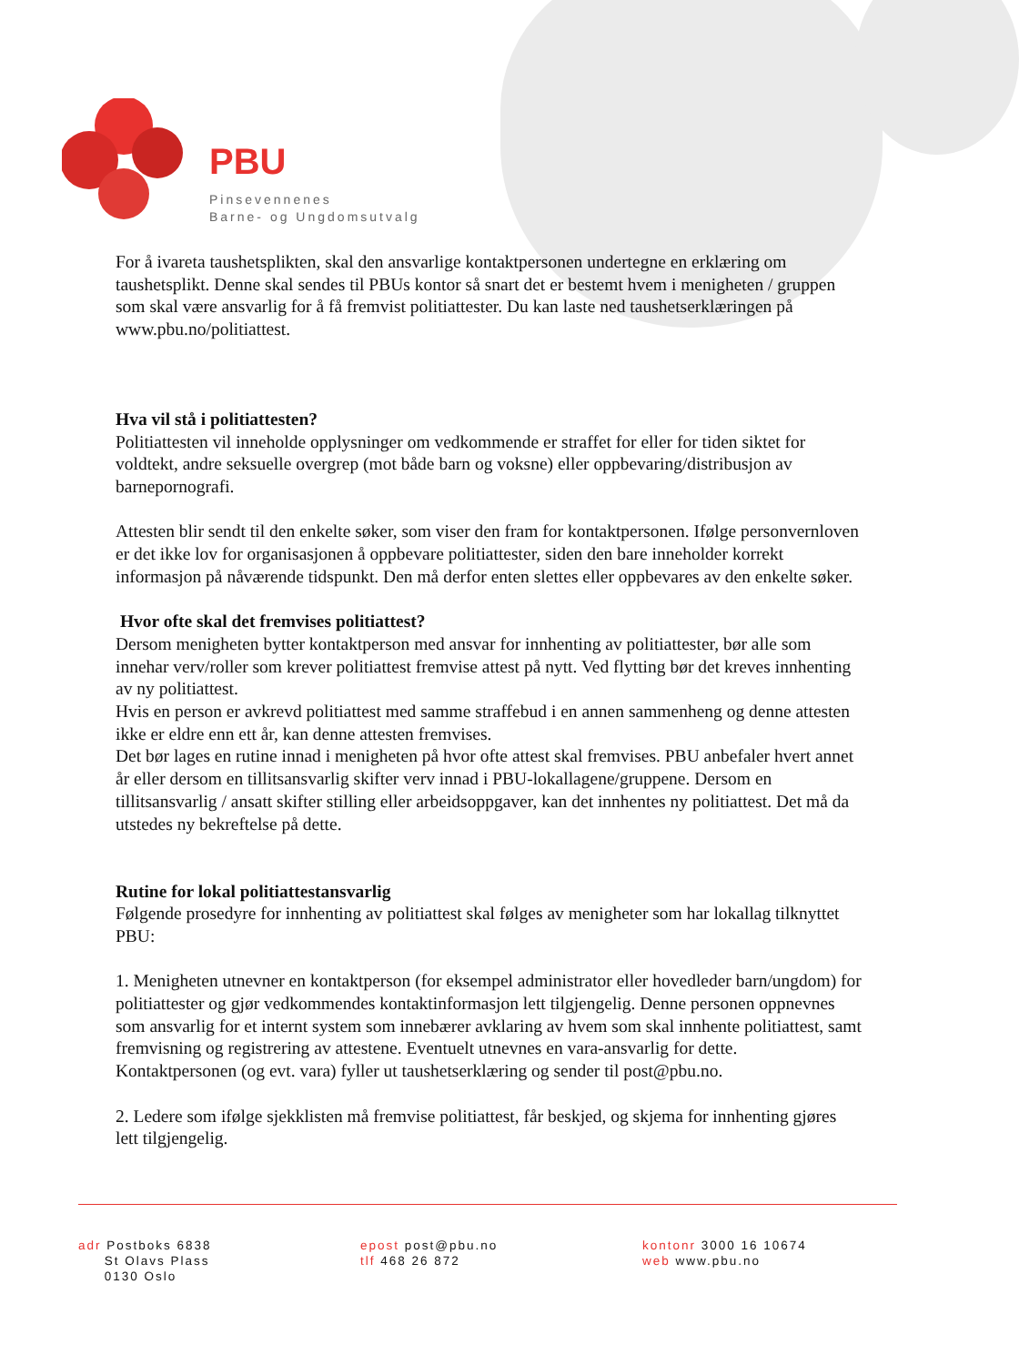PBU
Pinsevennenes
Barne- og Ungdomsutvalg
For å ivareta taushetsplikten, skal den ansvarlige kontaktpersonen undertegne en erklæring om taushetsplikt. Denne skal sendes til PBUs kontor så snart det er bestemt hvem i menigheten / gruppen som skal være ansvarlig for å få fremvist politiattester. Du kan laste ned taushetserklæringen på www.pbu.no/politiattest.
Hva vil stå i politiattesten?
Politiattesten vil inneholde opplysninger om vedkommende er straffet for eller for tiden siktet for voldtekt, andre seksuelle overgrep (mot både barn og voksne) eller oppbevaring/distribusjon av barnepornografi.
Attesten blir sendt til den enkelte søker, som viser den fram for kontaktpersonen. Ifølge personvernloven er det ikke lov for organisasjonen å oppbevare politiattester, siden den bare inneholder korrekt informasjon på nåværende tidspunkt. Den må derfor enten slettes eller oppbevares av den enkelte søker.
Hvor ofte skal det fremvises politiattest?
Dersom menigheten bytter kontaktperson med ansvar for innhenting av politiattester, bør alle som innehar verv/roller som krever politiattest fremvise attest på nytt. Ved flytting bør det kreves innhenting av ny politiattest.
Hvis en person er avkrevd politiattest med samme straffebud i en annen sammenheng og denne attesten ikke er eldre enn ett år, kan denne attesten fremvises.
Det bør lages en rutine innad i menigheten på hvor ofte attest skal fremvises. PBU anbefaler hvert annet år eller dersom en tillitsansvarlig skifter verv innad i PBU-lokallagene/gruppene. Dersom en tillitsansvarlig / ansatt skifter stilling eller arbeidsoppgaver, kan det innhentes ny politiattest. Det må da utstedes ny bekreftelse på dette.
Rutine for lokal politiattestansvarlig
Følgende prosedyre for innhenting av politiattest skal følges av menigheter som har lokallag tilknyttet PBU:
1. Menigheten utnevner en kontaktperson (for eksempel administrator eller hovedleder barn/ungdom) for politiattester og gjør vedkommendes kontaktinformasjon lett tilgjengelig. Denne personen oppnevnes som ansvarlig for et internt system som innebærer avklaring av hvem som skal innhente politiattest, samt fremvisning og registrering av attestene. Eventuelt utnevnes en vara-ansvarlig for dette. Kontaktpersonen (og evt. vara) fyller ut taushetserklæring og sender til post@pbu.no.
2. Ledere som ifølge sjekklisten må fremvise politiattest, får beskjed, og skjema for innhenting gjøres lett tilgjengelig.
adr Postboks 6838
St Olavs Plass
0130 Oslo
epost post@pbu.no
tlf 468 26 872
kontonr 3000 16 10674
web www.pbu.no